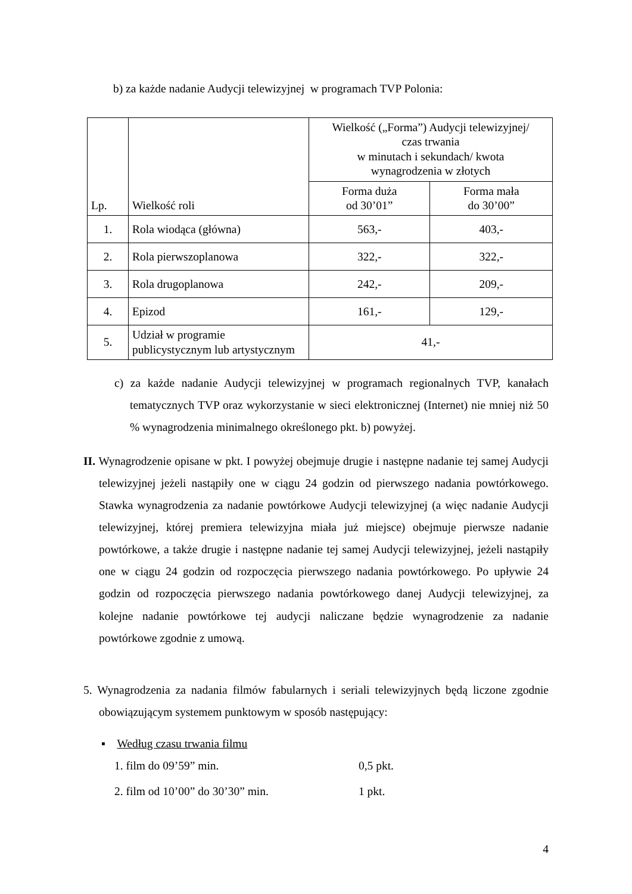b) za każde nadanie Audycji telewizyjnej w programach TVP Polonia:
| Lp. | Wielkość roli | Wielkość („Forma”) Audycji telewizyjnej/ czas trwania w minutach i sekundach/ kwota wynagrodzenia w złotych | |
| --- | --- | --- | --- |
| | | Forma duża od 30’01” | Forma mała do 30’00” |
| 1. | Rola wiodąca (główna) | 563,- | 403,- |
| 2. | Rola pierwszoplanowa | 322,- | 322,- |
| 3. | Rola drugoplanowa | 242,- | 209,- |
| 4. | Epizod | 161,- | 129,- |
| 5. | Udział w programie publicystycznym lub artystycznym | 41,- | |
c) za każde nadanie Audycji telewizyjnej w programach regionalnych TVP, kanałach tematycznych TVP oraz wykorzystanie w sieci elektronicznej (Internet) nie mniej niż 50 % wynagrodzenia minimalnego określonego pkt. b) powyżej.
II. Wynagrodzenie opisane w pkt. I powyżej obejmuje drugie i następne nadanie tej samej Audycji telewizyjnej jeżeli nastąpiły one w ciągu 24 godzin od pierwszego nadania powtórkowego. Stawka wynagrodzenia za nadanie powtórkowe Audycji telewizyjnej (a więc nadanie Audycji telewizyjnej, której premiera telewizyjna miała już miejsce) obejmuje pierwsze nadanie powtórkowe, a także drugie i następne nadanie tej samej Audycji telewizyjnej, jeżeli nastąpiły one w ciągu 24 godzin od rozpoczęcia pierwszego nadania powtórkowego. Po upływie 24 godzin od rozpoczęcia pierwszego nadania powtórkowego danej Audycji telewizyjnej, za kolejne nadanie powtórkowe tej audycji naliczane będzie wynagrodzenie za nadanie powtórkowe zgodnie z umową.
5. Wynagrodzenia za nadania filmów fabularnych i seriali telewizyjnych będą liczone zgodnie obowiązującym systemem punktowym w sposób następujący:
▪ Według czasu trwania filmu
1. film do 09’59” min. 0,5 pkt.
2. film od 10’00” do 30’30” min. 1 pkt.
4